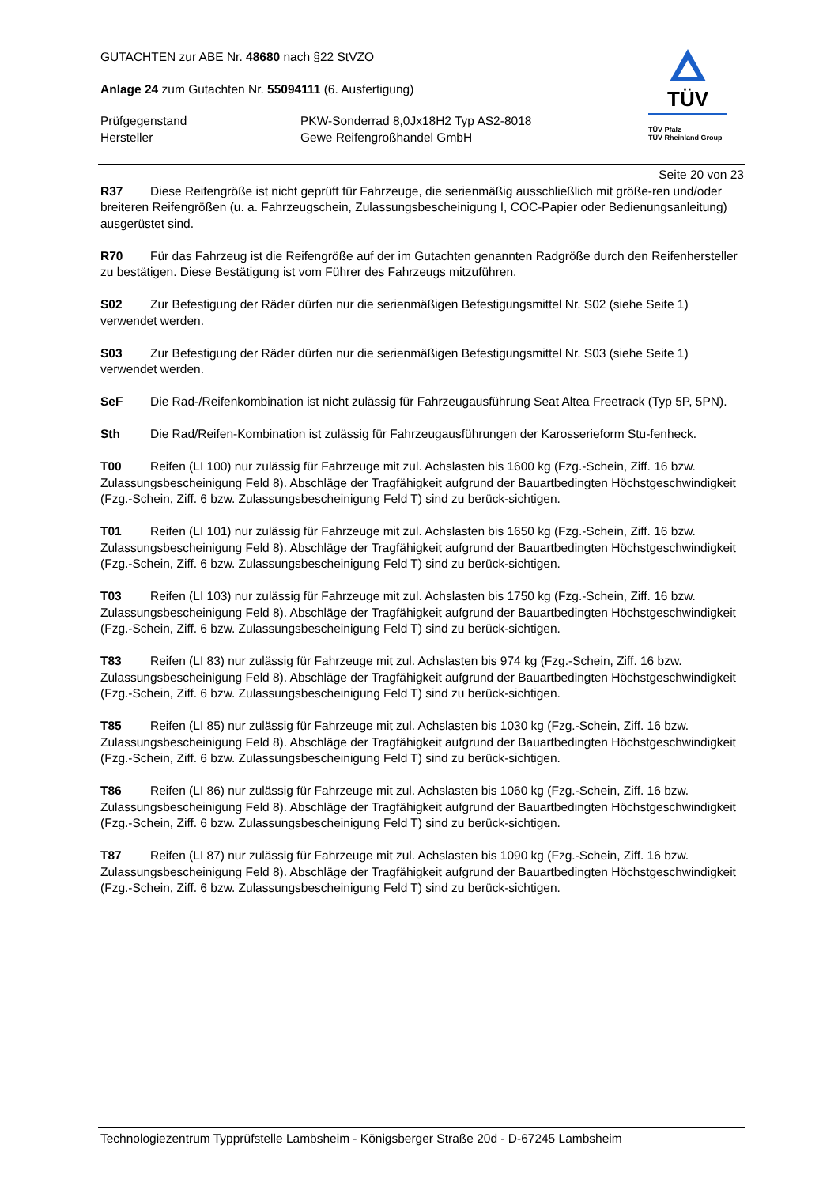GUTACHTEN zur ABE Nr. 48680 nach §22 StVZO
Anlage 24 zum Gutachten Nr. 55094111 (6. Ausfertigung)
Prüfgegenstand PKW-Sonderrad 8,0Jx18H2 Typ AS2-8018
Hersteller Gewe Reifengroßhandel GmbH
TÜV
TÜV Pfalz
TÜV Rheinland Group
Seite 20 von 23
R37 Diese Reifengröße ist nicht geprüft für Fahrzeuge, die serienmäßig ausschließlich mit größe-ren und/oder breiteren Reifengrößen (u. a. Fahrzeugschein, Zulassungsbescheinigung I, COC-Papier oder Bedienungsanleitung) ausgerüstet sind.
R70 Für das Fahrzeug ist die Reifengröße auf der im Gutachten genannten Radgröße durch den Reifenhersteller zu bestätigen. Diese Bestätigung ist vom Führer des Fahrzeugs mitzuführen.
S02 Zur Befestigung der Räder dürfen nur die serienmäßigen Befestigungsmittel Nr. S02 (siehe Seite 1) verwendet werden.
S03 Zur Befestigung der Räder dürfen nur die serienmäßigen Befestigungsmittel Nr. S03 (siehe Seite 1) verwendet werden.
SeF Die Rad-/Reifenkombination ist nicht zulässig für Fahrzeugausführung Seat Altea Freetrack (Typ 5P, 5PN).
Sth Die Rad/Reifen-Kombination ist zulässig für Fahrzeugausführungen der Karosserieform Stu-fenheck.
T00 Reifen (LI 100) nur zulässig für Fahrzeuge mit zul. Achslasten bis 1600 kg (Fzg.-Schein, Ziff. 16 bzw. Zulassungsbescheinigung Feld 8). Abschläge der Tragfähigkeit aufgrund der Bauartbedingten Höchstgeschwindigkeit (Fzg.-Schein, Ziff. 6 bzw. Zulassungsbescheinigung Feld T) sind zu berück-sichtigen.
T01 Reifen (LI 101) nur zulässig für Fahrzeuge mit zul. Achslasten bis 1650 kg (Fzg.-Schein, Ziff. 16 bzw. Zulassungsbescheinigung Feld 8). Abschläge der Tragfähigkeit aufgrund der Bauartbedingten Höchstgeschwindigkeit (Fzg.-Schein, Ziff. 6 bzw. Zulassungsbescheinigung Feld T) sind zu berück-sichtigen.
T03 Reifen (LI 103) nur zulässig für Fahrzeuge mit zul. Achslasten bis 1750 kg (Fzg.-Schein, Ziff. 16 bzw. Zulassungsbescheinigung Feld 8). Abschläge der Tragfähigkeit aufgrund der Bauartbedingten Höchstgeschwindigkeit (Fzg.-Schein, Ziff. 6 bzw. Zulassungsbescheinigung Feld T) sind zu berück-sichtigen.
T83 Reifen (LI 83) nur zulässig für Fahrzeuge mit zul. Achslasten bis 974 kg (Fzg.-Schein, Ziff. 16 bzw. Zulassungsbescheinigung Feld 8). Abschläge der Tragfähigkeit aufgrund der Bauartbedingten Höchstgeschwindigkeit (Fzg.-Schein, Ziff. 6 bzw. Zulassungsbescheinigung Feld T) sind zu berück-sichtigen.
T85 Reifen (LI 85) nur zulässig für Fahrzeuge mit zul. Achslasten bis 1030 kg (Fzg.-Schein, Ziff. 16 bzw. Zulassungsbescheinigung Feld 8). Abschläge der Tragfähigkeit aufgrund der Bauartbedingten Höchstgeschwindigkeit (Fzg.-Schein, Ziff. 6 bzw. Zulassungsbescheinigung Feld T) sind zu berück-sichtigen.
T86 Reifen (LI 86) nur zulässig für Fahrzeuge mit zul. Achslasten bis 1060 kg (Fzg.-Schein, Ziff. 16 bzw. Zulassungsbescheinigung Feld 8). Abschläge der Tragfähigkeit aufgrund der Bauartbedingten Höchstgeschwindigkeit (Fzg.-Schein, Ziff. 6 bzw. Zulassungsbescheinigung Feld T) sind zu berück-sichtigen.
T87 Reifen (LI 87) nur zulässig für Fahrzeuge mit zul. Achslasten bis 1090 kg (Fzg.-Schein, Ziff. 16 bzw. Zulassungsbescheinigung Feld 8). Abschläge der Tragfähigkeit aufgrund der Bauartbedingten Höchstgeschwindigkeit (Fzg.-Schein, Ziff. 6 bzw. Zulassungsbescheinigung Feld T) sind zu berück-sichtigen.
Technologiezentrum Typprüfstelle Lambsheim - Königsberger Straße 20d - D-67245 Lambsheim